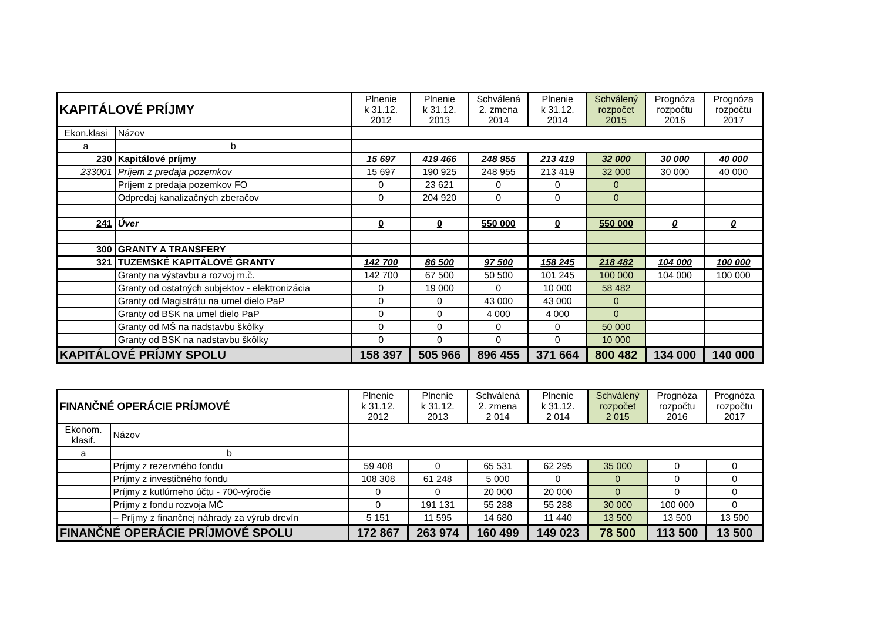| KAPITÁLOVÉ PRÍJMY | | Plnenie k 31.12. 2012 | Plnenie k 31.12. 2013 | Schválená 2. zmena 2014 | Plnenie k 31.12. 2014 | Schválený rozpočet 2015 | Prognóza rozpočtu 2016 | Prognóza rozpočtu 2017 |
| --- | --- | --- | --- | --- | --- | --- | --- | --- |
| Ekon.klasi | Názov | | | | | | | |
| a | b | | | | | | | |
| 230 | Kapitálové príjmy | 15 697 | 419 466 | 248 955 | 213 419 | 32 000 | 30 000 | 40 000 |
| 233001 | Príjem z predaja pozemkov | 15 697 | 190 925 | 248 955 | 213 419 | 32 000 | 30 000 | 40 000 |
| | Príjem z predaja pozemkov FO | 0 | 23 621 | 0 | 0 | 0 | | |
| | Odpredaj kanalizačných zberačov | 0 | 204 920 | 0 | 0 | 0 | | |
| 241 | Úver | 0 | 0 | 550 000 | 0 | 550 000 | 0 | 0 |
| 300 | GRANTY A TRANSFERY | | | | | | | |
| 321 | TUZEMSKÉ KAPITÁLOVÉ GRANTY | 142 700 | 86 500 | 97 500 | 158 245 | 218 482 | 104 000 | 100 000 |
| | Granty na výstavbu a rozvoj m.č. | 142 700 | 67 500 | 50 500 | 101 245 | 100 000 | 104 000 | 100 000 |
| | Granty od ostatných subjektov - elektronizácia | 0 | 19 000 | 0 | 10 000 | 58 482 | | |
| | Granty od Magistrátu na umel dielo PaP | 0 | 0 | 43 000 | 43 000 | 0 | | |
| | Granty od BSK na umel dielo PaP | 0 | 0 | 4 000 | 4 000 | 0 | | |
| | Granty od MŠ na nadstavbu škôlky | 0 | 0 | 0 | 0 | 50 000 | | |
| | Granty od BSK na nadstavbu škôlky | 0 | 0 | 0 | 0 | 10 000 | | |
| KAPITÁLOVÉ PRÍJMY SPOLU | | 158 397 | 505 966 | 896 455 | 371 664 | 800 482 | 134 000 | 140 000 |
| FINANČNÉ OPERÁCIE PRÍJMOVÉ | | Plnenie k 31.12. 2012 | Plnenie k 31.12. 2013 | Schválená 2. zmena 2 014 | Plnenie k 31.12. 2 014 | Schválený rozpočet 2 015 | Prognóza rozpočtu 2016 | Prognóza rozpočtu 2017 |
| --- | --- | --- | --- | --- | --- | --- | --- | --- |
| Ekonom. klasif. | Názov | | | | | | | |
| a | b | | | | | | | |
| | Príjmy z rezervného fondu | 59 408 | 0 | 65 531 | 62 295 | 35 000 | 0 | 0 |
| | Príjmy z investičného fondu | 108 308 | 61 248 | 5 000 | 0 | 0 | 0 | 0 |
| | Príjmy z kutlúrneho účtu - 700-výročie | 0 | 0 | 20 000 | 20 000 | 0 | 0 | 0 |
| | Príjmy z fondu rozvoja MČ | 0 | 191 131 | 55 288 | 55 288 | 30 000 | 100 000 | 0 |
| | – Príjmy z finančnej náhrady za výrub drevín | 5 151 | 11 595 | 14 680 | 11 440 | 13 500 | 13 500 | 13 500 |
| FINANČNÉ OPERÁCIE PRÍJMOVÉ SPOLU | | 172 867 | 263 974 | 160 499 | 149 023 | 78 500 | 113 500 | 13 500 |